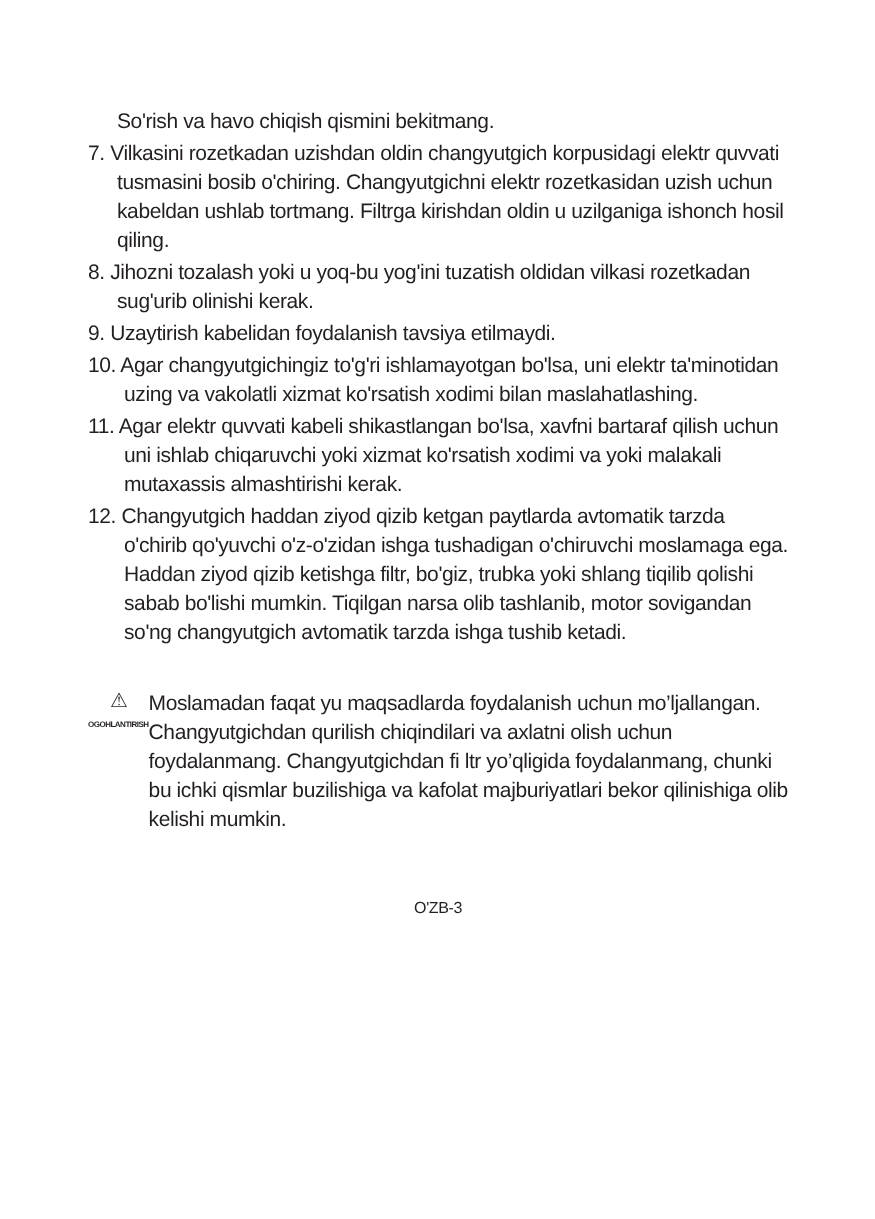So'rish va havo chiqish qismini bekitmang.
7. Vilkasini rozetkadan uzishdan oldin changyutgich korpusidagi elektr quvvati tusmasini bosib o'chiring. Changyutgichni elektr rozetkasidan uzish uchun kabeldan ushlab tortmang. Filtrga kirishdan oldin u uzilganiga ishonch hosil qiling.
8. Jihozni tozalash yoki u yoq-bu yog'ini tuzatish oldidan vilkasi rozetkadan sug'urib olinishi kerak.
9. Uzaytirish kabelidan foydalanish tavsiya etilmaydi.
10. Agar changyutgichingiz to'g'ri ishlamayotgan bo'lsa, uni elektr ta'minotidan uzing va vakolatli xizmat ko'rsatish xodimi bilan maslahatlashing.
11. Agar elektr quvvati kabeli shikastlangan bo'lsa, xavfni bartaraf qilish uchun uni ishlab chiqaruvchi yoki xizmat ko'rsatish xodimi va yoki malakali mutaxassis almashtirishi kerak.
12. Changyutgich haddan ziyod qizib ketgan paytlarda avtomatik tarzda o'chirib qo'yuvchi o'z-o'zidan ishga tushadigan o'chiruvchi moslamaga ega. Haddan ziyod qizib ketishga filtr, bo'giz, trubka yoki shlang tiqilib qolishi sabab bo'lishi mumkin. Tiqilgan narsa olib tashlanib, motor sovigandan so'ng changyutgich avtomatik tarzda ishga tushib ketadi.
⚠
OGOHLANTIRISH
Moslamadan faqat yu maqsadlarda foydalanish uchun mo’ljallangan. Changyutgichdan qurilish chiqindilari va axlatni olish uchun foydalanmang. Changyutgichdan fi ltr yo’qligida foydalanmang, chunki bu ichki qismlar buzilishiga va kafolat majburiyatlari bekor qilinishiga olib kelishi mumkin.
O'ZB-3